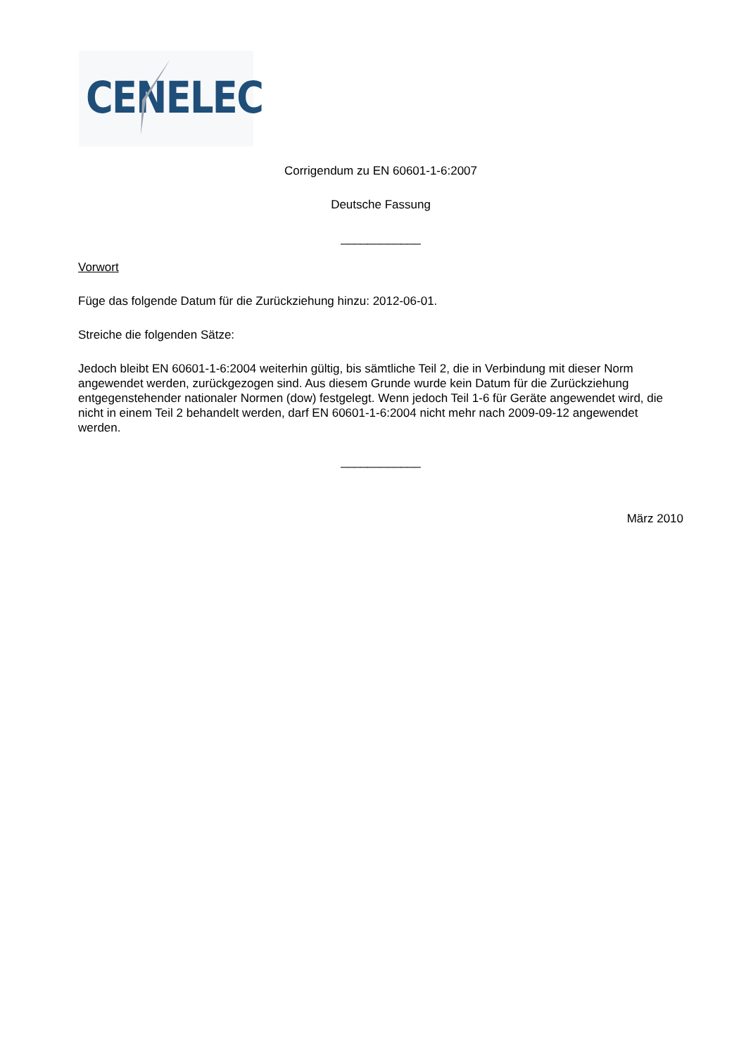CENELEC
Corrigendum zu EN 60601-1-6:2007
Deutsche Fassung
____________
Vorwort
Füge das folgende Datum für die Zurückziehung hinzu: 2012-06-01.
Streiche die folgenden Sätze:
Jedoch bleibt EN 60601-1-6:2004 weiterhin gültig, bis sämtliche Teil 2, die in Verbindung mit dieser Norm angewendet werden, zurückgezogen sind. Aus diesem Grunde wurde kein Datum für die Zurückziehung entgegenstehender nationaler Normen (dow) festgelegt. Wenn jedoch Teil 1-6 für Geräte angewendet wird, die nicht in einem Teil 2 behandelt werden, darf EN 60601-1-6:2004 nicht mehr nach 2009-09-12 angewendet werden.
____________
März 2010